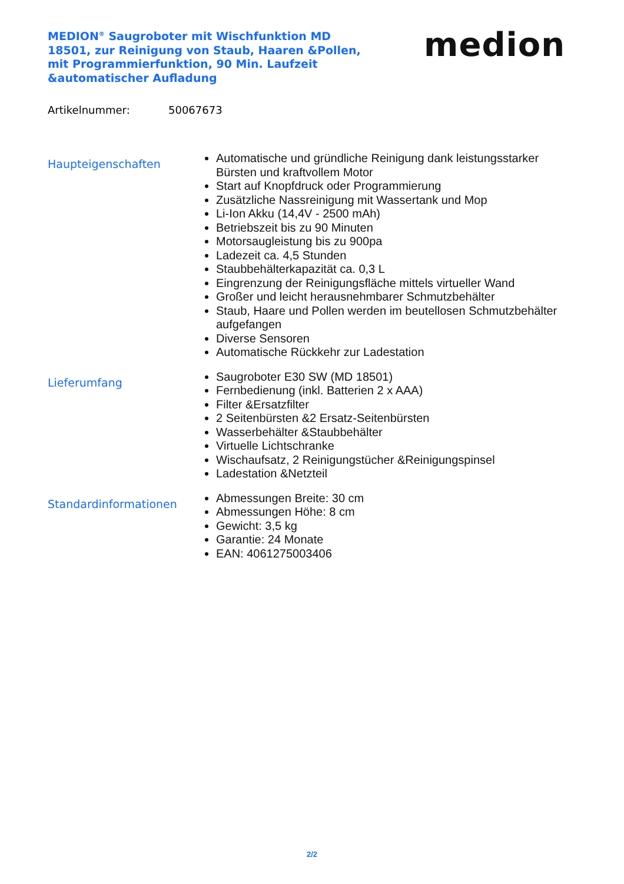MEDION<sup>®</sup> Saugroboter mit Wischfunktion MD 18501, zur Reinigung von Staub, Haaren &Pollen, mit Programmierfunktion, 90 Min. Laufzeit &automatischer Aufladung
medion
Artikelnummer: 50067673
Haupteigenschaften
Automatische und gründliche Reinigung dank leistungsstarker Bürsten und kraftvollem Motor
Start auf Knopfdruck oder Programmierung
Zusätzliche Nassreinigung mit Wassertank und Mop
Li-Ion Akku (14,4V - 2500 mAh)
Betriebszeit bis zu 90 Minuten
Motorsaugleistung bis zu 900pa
Ladezeit ca. 4,5 Stunden
Staubbehälterkapazität ca. 0,3 L
Eingrenzung der Reinigungsfläche mittels virtueller Wand
Großer und leicht herausnehmbarer Schmutzbehälter
Staub, Haare und Pollen werden im beutellosen Schmutzbehälter aufgefangen
Diverse Sensoren
Automatische Rückkehr zur Ladestation
Lieferumfang
Saugroboter E30 SW (MD 18501)
Fernbedienung (inkl. Batterien 2 x AAA)
Filter &Ersatzfilter
2 Seitenbürsten &2 Ersatz-Seitenbürsten
Wasserbehälter &Staubbehälter
Virtuelle Lichtschranke
Wischaufsatz, 2 Reinigungstücher &Reinigungspinsel
Ladestation &Netzteil
Standardinformationen
Abmessungen Breite: 30 cm
Abmessungen Höhe: 8 cm
Gewicht: 3,5 kg
Garantie: 24 Monate
EAN: 4061275003406
2/2